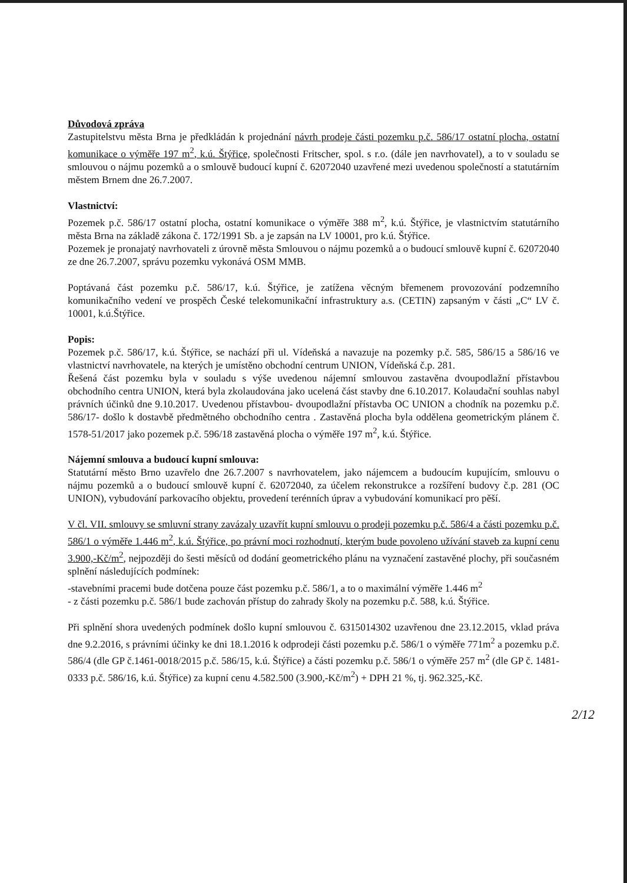Důvodová zpráva
Zastupitelstvu města Brna je předkládán k projednání návrh prodeje části pozemku p.č. 586/17 ostatní plocha, ostatní komunikace o výměře 197 m<sup>2</sup>, k.ú. Štýřice, společnosti Fritscher, spol. s r.o. (dále jen navrhovatel), a to v souladu se smlouvou o nájmu pozemků a o smlouvě budoucí kupní č. 62072040 uzavřené mezi uvedenou společností a statutárním městem Brnem dne 26.7.2007.
Vlastnictví:
Pozemek p.č. 586/17 ostatní plocha, ostatní komunikace o výměře 388 m<sup>2</sup>, k.ú. Štýřice, je vlastnictvím statutárního města Brna na základě zákona č. 172/1991 Sb. a je zapsán na LV 10001, pro k.ú. Štýřice.
Pozemek je pronajatý navrhovateli z úrovně města Smlouvou o nájmu pozemků a o budoucí smlouvě kupní č. 62072040 ze dne 26.7.2007, správu pozemku vykonává OSM MMB.
Poptávaná část pozemku p.č. 586/17, k.ú. Štýřice, je zatížena věcným břemenem provozování podzemního komunikačního vedení ve prospěch České telekomunikační infrastruktury a.s. (CETIN) zapsaným v části „C“ LV č. 10001, k.ú.Štýřice.
Popis:
Pozemek p.č. 586/17, k.ú. Štýřice, se nachází při ul. Vídeňská a navazuje na pozemky p.č. 585, 586/15 a 586/16 ve vlastnictví navrhovatele, na kterých je umístěno obchodní centrum UNION, Vídeňská č.p. 281.
Řešená část pozemku byla v souladu s výše uvedenou nájemní smlouvou zastavěna dvoupodlažní přístavbou obchodního centra UNION, která byla zkolaudována jako ucelená část stavby dne 6.10.2017. Kolaudační souhlas nabyl právních účinků dne 9.10.2017. Uvedenou přístavbou- dvoupodlažní přístavba OC UNION a chodník na pozemku p.č. 586/17- došlo k dostavbě předmětného obchodního centra . Zastavěná plocha byla oddělena geometrickým plánem č. 1578-51/2017 jako pozemek p.č. 596/18 zastavěná plocha o výměře 197 m<sup>2</sup>, k.ú. Štýřice.
Nájemní smlouva a budoucí kupní smlouva:
Statutární město Brno uzavřelo dne 26.7.2007 s navrhovatelem, jako nájemcem a budoucím kupujícím, smlouvu o nájmu pozemků a o budoucí smlouvě kupní č. 62072040, za účelem rekonstrukce a rozšíření budovy č.p. 281 (OC UNION), vybudování parkovacího objektu, provedení terénních úprav a vybudování komunikací pro pěší.
V čl. VII. smlouvy se smluvní strany zavázaly uzavřít kupní smlouvu o prodeji pozemku p.č. 586/4 a části pozemku p.č. 586/1 o výměře 1.446 m<sup>2</sup>, k.ú. Štýřice, po právní moci rozhodnutí, kterým bude povoleno užívání staveb za kupní cenu 3.900,-Kč/m<sup>2</sup>, nejpozději do šesti měsíců od dodání geometrického plánu na vyznačení zastavěné plochy, při současném splnění následujících podmínek:
-stavebními pracemi bude dotčena pouze část pozemku p.č. 586/1, a to o maximální výměře 1.446 m<sup>2</sup>
- z části pozemku p.č. 586/1 bude zachován přístup do zahrady školy na pozemku p.č. 588, k.ú. Štýřice.
Při splnění shora uvedených podmínek došlo kupní smlouvou č. 6315014302 uzavřenou dne 23.12.2015, vklad práva dne 9.2.2016, s právními účinky ke dni 18.1.2016 k odprodeji části pozemku p.č. 586/1 o výměře 771m<sup>2</sup> a pozemku p.č. 586/4 (dle GP č.1461-0018/2015 p.č. 586/15, k.ú. Štýřice) a části pozemku p.č. 586/1 o výměře 257 m<sup>2</sup> (dle GP č. 1481-0333 p.č. 586/16, k.ú. Štýřice) za kupní cenu 4.582.500 (3.900,-Kč/m<sup>2</sup>) + DPH 21 %, tj. 962.325,-Kč.
2/12